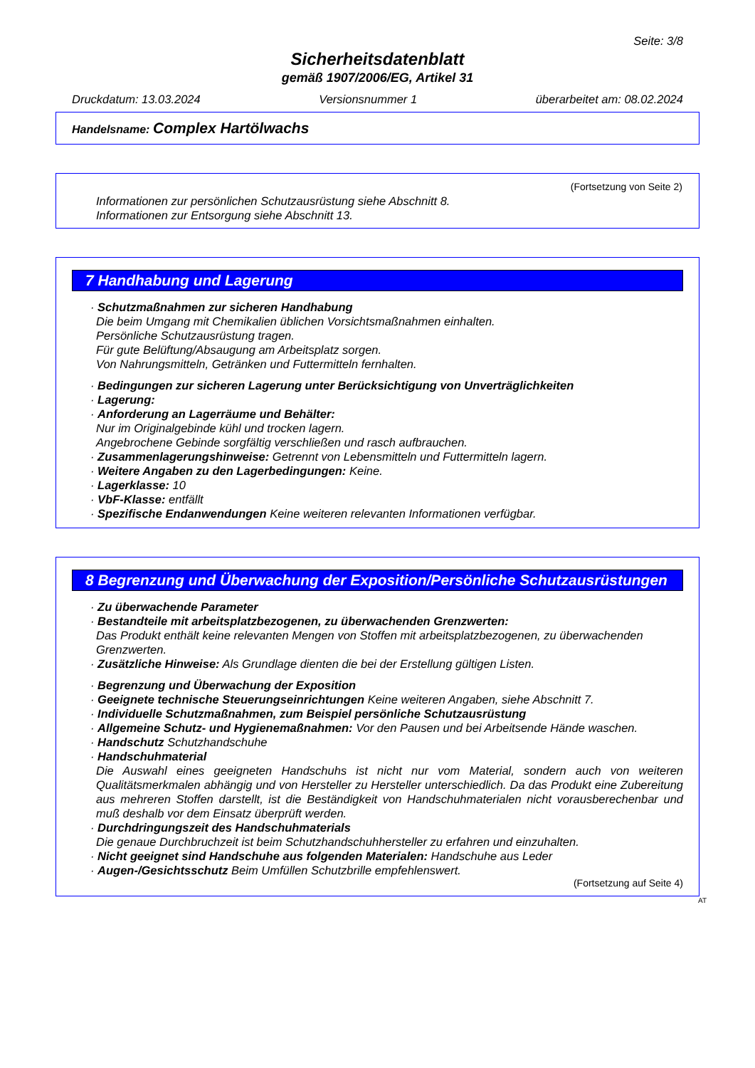Seite: 3/8
Sicherheitsdatenblatt
gemäß 1907/2006/EG, Artikel 31
Druckdatum: 13.03.2024 Versionsnummer 1 überarbeitet am: 08.02.2024
Handelsname: Complex Hartölwachs
(Fortsetzung von Seite 2)
Informationen zur persönlichen Schutzausrüstung siehe Abschnitt 8.
Informationen zur Entsorgung siehe Abschnitt 13.
7 Handhabung und Lagerung
· Schutzmaßnahmen zur sicheren Handhabung
Die beim Umgang mit Chemikalien üblichen Vorsichtsmaßnahmen einhalten.
Persönliche Schutzausrüstung tragen.
Für gute Belüftung/Absaugung am Arbeitsplatz sorgen.
Von Nahrungsmitteln, Getränken und Futtermitteln fernhalten.
· Bedingungen zur sicheren Lagerung unter Berücksichtigung von Unverträglichkeiten
· Lagerung:
· Anforderung an Lagerräume und Behälter:
Nur im Originalgebinde kühl und trocken lagern.
Angebrochene Gebinde sorgfältig verschließen und rasch aufbrauchen.
· Zusammenlagerungshinweise: Getrennt von Lebensmitteln und Futtermitteln lagern.
· Weitere Angaben zu den Lagerbedingungen: Keine.
· Lagerklasse: 10
· VbF-Klasse: entfällt
· Spezifische Endanwendungen Keine weiteren relevanten Informationen verfügbar.
8 Begrenzung und Überwachung der Exposition/Persönliche Schutzausrüstungen
· Zu überwachende Parameter
· Bestandteile mit arbeitsplatzbezogenen, zu überwachenden Grenzwerten:
Das Produkt enthält keine relevanten Mengen von Stoffen mit arbeitsplatzbezogenen, zu überwachenden Grenzwerten.
· Zusätzliche Hinweise: Als Grundlage dienten die bei der Erstellung gültigen Listen.
· Begrenzung und Überwachung der Exposition
· Geeignete technische Steuerungseinrichtungen Keine weiteren Angaben, siehe Abschnitt 7.
· Individuelle Schutzmaßnahmen, zum Beispiel persönliche Schutzausrüstung
· Allgemeine Schutz- und Hygienemaßnahmen: Vor den Pausen und bei Arbeitsende Hände waschen.
· Handschutz Schutzhandschuhe
· Handschuhmaterial
Die Auswahl eines geeigneten Handschuhs ist nicht nur vom Material, sondern auch von weiteren Qualitätsmerkmalen abhängig und von Hersteller zu Hersteller unterschiedlich. Da das Produkt eine Zubereitung aus mehreren Stoffen darstellt, ist die Beständigkeit von Handschuhmaterialen nicht vorausberechenbar und muß deshalb vor dem Einsatz überprüft werden.
· Durchdringungszeit des Handschuhmaterials
Die genaue Durchbruchzeit ist beim Schutzhandschuhhersteller zu erfahren und einzuhalten.
· Nicht geeignet sind Handschuhe aus folgenden Materialen: Handschuhe aus Leder
· Augen-/Gesichtsschutz Beim Umfüllen Schutzbrille empfehlenswert.
(Fortsetzung auf Seite 4)
AT